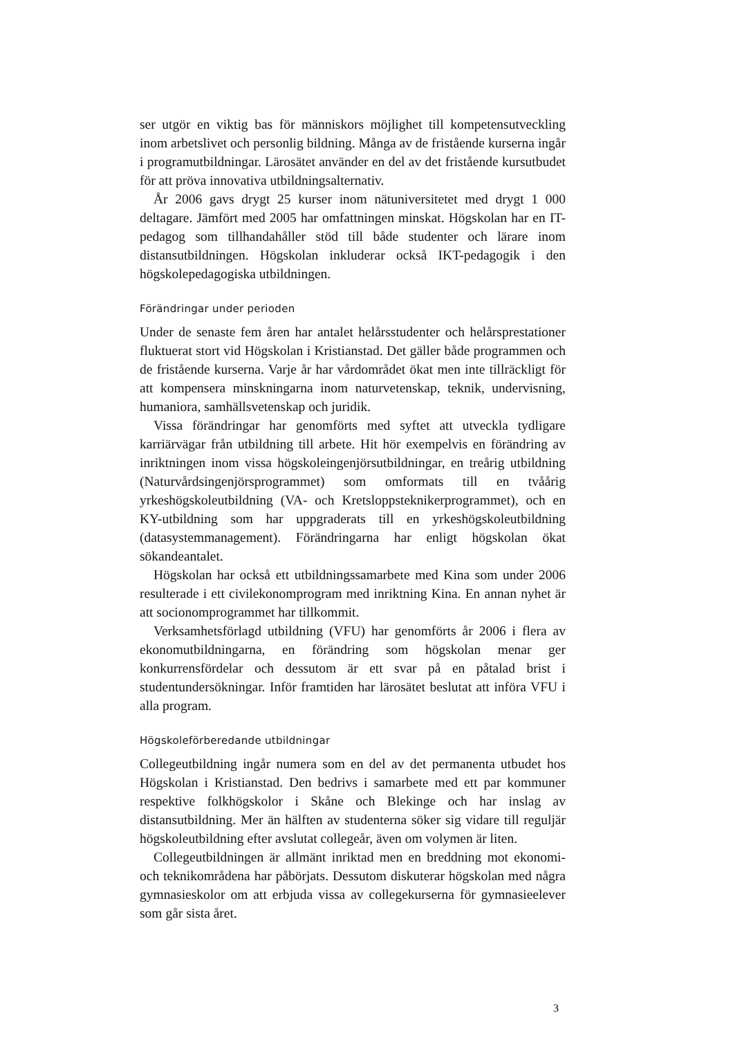ser utgör en viktig bas för människors möjlighet till kompetensutveckling inom arbetslivet och personlig bildning. Många av de fristående kurserna ingår i programutbildningar. Lärosätet använder en del av det fristående kursutbudet för att pröva innovativa utbildningsalternativ.
År 2006 gavs drygt 25 kurser inom nätuniversitetet med drygt 1 000 deltagare. Jämfört med 2005 har omfattningen minskat. Högskolan har en IT-pedagog som tillhandahåller stöd till både studenter och lärare inom distansutbildningen. Högskolan inkluderar också IKT-pedagogik i den högskolepedagogiska utbildningen.
Förändringar under perioden
Under de senaste fem åren har antalet helårsstudenter och helårsprestationer fluktuerat stort vid Högskolan i Kristianstad. Det gäller både programmen och de fristående kurserna. Varje år har vårdområdet ökat men inte tillräckligt för att kompensera minskningarna inom naturvetenskap, teknik, undervisning, humaniora, samhällsvetenskap och juridik.
Vissa förändringar har genomförts med syftet att utveckla tydligare karriärvägar från utbildning till arbete. Hit hör exempelvis en förändring av inriktningen inom vissa högskoleingenjörsutbildningar, en treårig utbildning (Naturvårdsingenjörsprogrammet) som omformats till en tvåårig yrkeshögskoleutbildning (VA- och Kretsloppsteknikerprogrammet), och en KY-utbildning som har uppgraderats till en yrkeshögskoleutbildning (datasystemmanagement). Förändringarna har enligt högskolan ökat sökandeantalet.
Högskolan har också ett utbildningssamarbete med Kina som under 2006 resulterade i ett civilekonomprogram med inriktning Kina. En annan nyhet är att socionomprogrammet har tillkommit.
Verksamhetsförlagd utbildning (VFU) har genomförts år 2006 i flera av ekonomutbildningarna, en förändring som högskolan menar ger konkurrensfördelar och dessutom är ett svar på en påtalad brist i studentundersökningar. Inför framtiden har lärosätet beslutat att införa VFU i alla program.
Högskoleförberedande utbildningar
Collegeutbildning ingår numera som en del av det permanenta utbudet hos Högskolan i Kristianstad. Den bedrivs i samarbete med ett par kommuner respektive folkhögskolor i Skåne och Blekinge och har inslag av distansutbildning. Mer än hälften av studenterna söker sig vidare till reguljär högskoleutbildning efter avslutat collegeår, även om volymen är liten.
Collegeutbildningen är allmänt inriktad men en breddning mot ekonomi- och teknikområdena har påbörjats. Dessutom diskuterar högskolan med några gymnasieskolor om att erbjuda vissa av collegekurserna för gymnasieelever som går sista året.
3